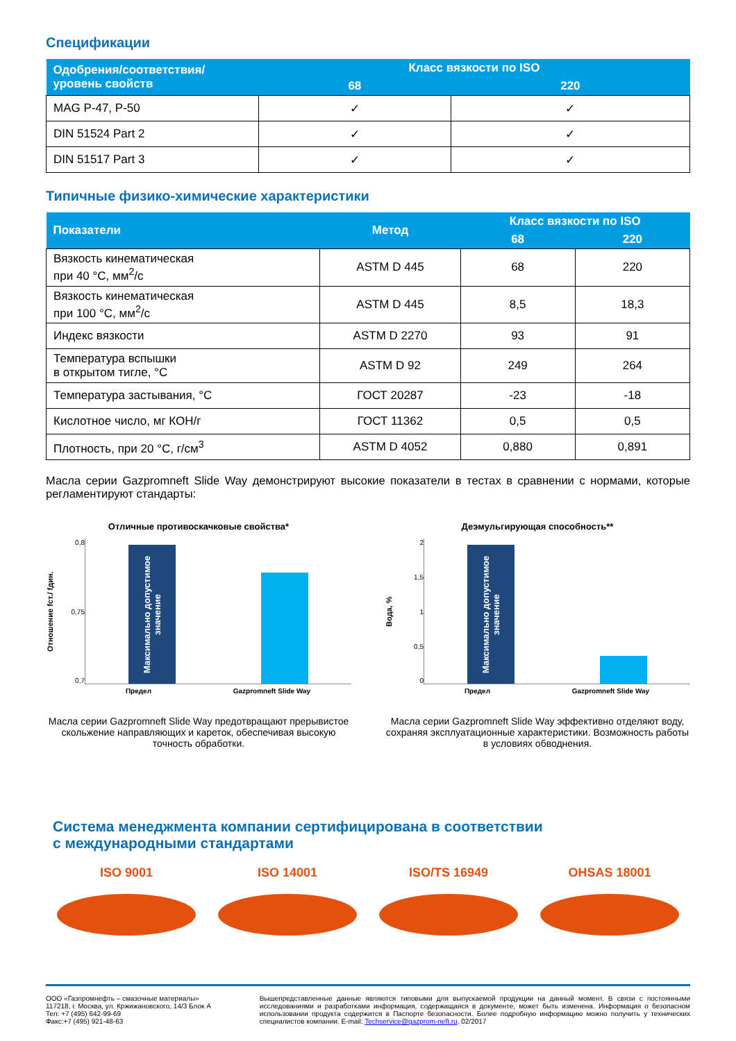Спецификации
| Одобрения/соответствия/ уровень свойств | Класс вязкости по ISO | |
| --- | --- | --- |
| | 68 | 220 |
| MAG P-47, P-50 | ✓ | ✓ |
| DIN 51524 Part 2 | ✓ | ✓ |
| DIN 51517 Part 3 | ✓ | ✓ |
Типичные физико-химические характеристики
| Показатели | Метод | Класс вязкости по ISO | |
| --- | --- | --- | --- |
| | | 68 | 220 |
| Вязкость кинематическая при 40 °С, мм<sup>2</sup>/с | ASTM D 445 | 68 | 220 |
| Вязкость кинематическая при 100 °С, мм<sup>2</sup>/с | ASTM D 445 | 8,5 | 18,3 |
| Индекс вязкости | ASTM D 2270 | 93 | 91 |
| Температура вспышки в открытом тигле, °С | ASTM D 92 | 249 | 264 |
| Температура застывания, °С | ГОСТ 20287 | -23 | -18 |
| Кислотное число, мг КОН/г | ГОСТ 11362 | 0,5 | 0,5 |
| Плотность, при 20 °С, г/см<sup>3</sup> | ASTM D 4052 | 0,880 | 0,891 |
Масла серии Gazpromneft Slide Way демонстрируют высокие показатели в тестах в сравнении с нормами, которые регламентируют стандарты:
Отличные противоскачковые свойства*
Отношение fст./ fдин.
0,8
0,75
0,7
Максимально допустимое значение
Предел Gazpromneft Slide Way
Масла серии Gazpromneft Slide Way предотвращают прерывистое скольжение направляющих и кареток, обеспечивая высокую точность обработки.
Деэмульгирующая способность**
Вода, %
2
1,5
1
0,5
0
Максимально допустимое значение
Предел Gazpromneft Slide Way
Масла серии Gazpromneft Slide Way эффективно отделяют воду, сохраняя эксплуатационные характеристики. Возможность работы в условиях обводнения.
Система менеджмента компании сертифицирована в соответствии
с международными стандартами
ISO 9001
✓
ISO 14001
✓
ISO/TS 16949
✓
OHSAS 18001
✓
ООО «Газпромнефть – смазочные материалы»
117218, г. Москва, ул. Кржижановского, 14/3 Блок А
Тел: +7 (495) 642-99-69
Факс:+7 (495) 921-48-63
Вышепредставленные данные являются типовыми для выпускаемой продукции на данный момент. В связи с постоянными исследованиями и разработками информация, содержащаяся в документе, может быть изменена. Информация о безопасном использовании продукта содержится в Паспорте безопасности. Более подробную информацию можно получить у технических специалистов компании. E-mail: Techservice@gazprom-neft.ru. 02/2017